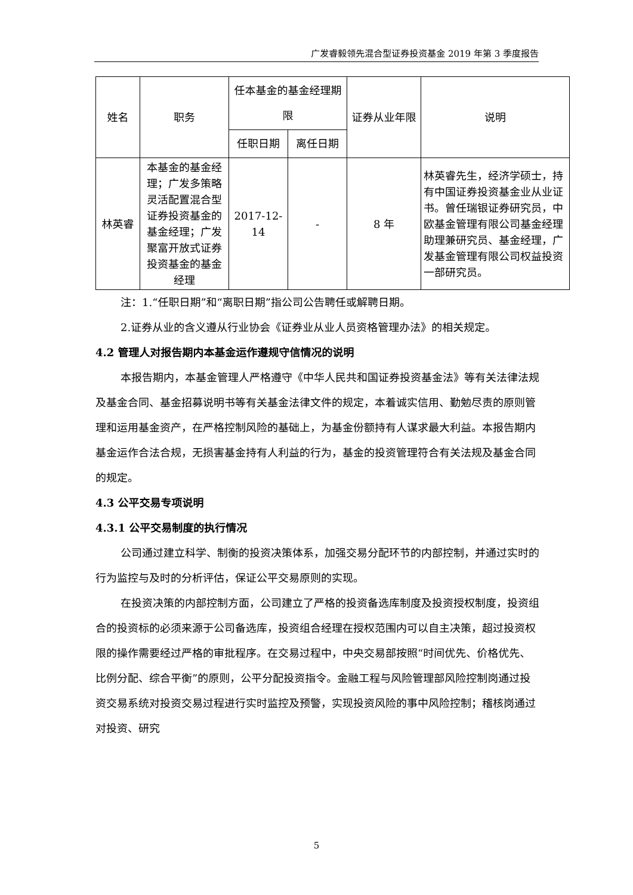广发睿毅领先混合型证券投资基金 2019 年第 3 季度报告
| 姓名 | 职务 | 任本基金的基金经理期限 | | 证券从业年限 | 说明 |
| --- | --- | --- | --- | --- | --- |
| | | 任职日期 | 离任日期 | | |
| 林英睿 | 本基金的基金经理；广发多策略灵活配置混合型证券投资基金的基金经理；广发聚富开放式证券投资基金的基金经理 | 2017-12-14 | - | 8 年 | 林英睿先生，经济学硕士，持有中国证券投资基金业从业证书。曾任瑞银证券研究员，中欧基金管理有限公司基金经理助理兼研究员、基金经理，广发基金管理有限公司权益投资一部研究员。 |
注：1.“任职日期”和“离职日期”指公司公告聘任或解聘日期。
2.证券从业的含义遵从行业协会《证券业从业人员资格管理办法》的相关规定。
4.2 管理人对报告期内本基金运作遵规守信情况的说明
本报告期内，本基金管理人严格遵守《中华人民共和国证券投资基金法》等有关法律法规及基金合同、基金招募说明书等有关基金法律文件的规定，本着诚实信用、勤勉尽责的原则管理和运用基金资产，在严格控制风险的基础上，为基金份额持有人谋求最大利益。本报告期内基金运作合法合规，无损害基金持有人利益的行为，基金的投资管理符合有关法规及基金合同的规定。
4.3 公平交易专项说明
4.3.1 公平交易制度的执行情况
公司通过建立科学、制衡的投资决策体系，加强交易分配环节的内部控制，并通过实时的行为监控与及时的分析评估，保证公平交易原则的实现。
在投资决策的内部控制方面，公司建立了严格的投资备选库制度及投资授权制度，投资组合的投资标的必须来源于公司备选库，投资组合经理在授权范围内可以自主决策，超过投资权限的操作需要经过严格的审批程序。在交易过程中，中央交易部按照“时间优先、价格优先、比例分配、综合平衡”的原则，公平分配投资指令。金融工程与风险管理部风险控制岗通过投资交易系统对投资交易过程进行实时监控及预警，实现投资风险的事中风险控制；稽核岗通过对投资、研究
5